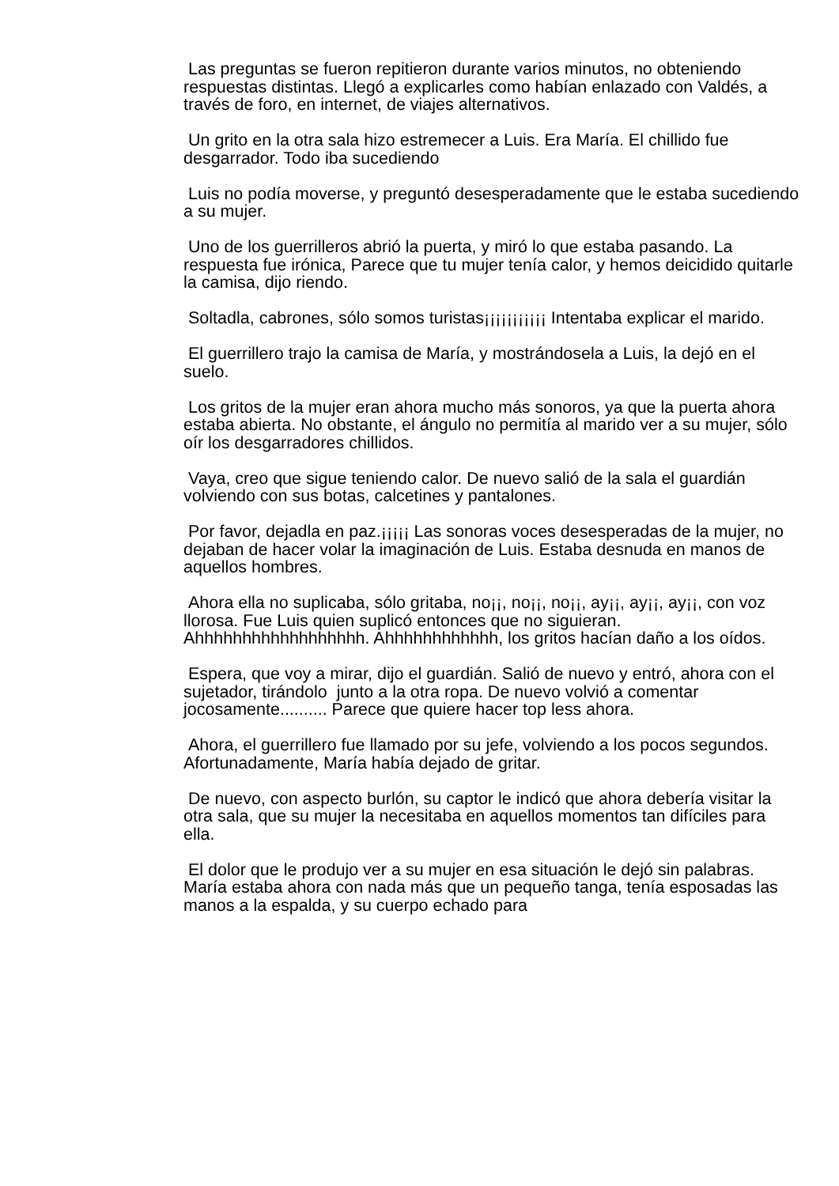Las preguntas se fueron repitieron durante varios minutos, no obteniendo respuestas distintas. Llegó a explicarles como habían enlazado con Valdés, a través de foro, en internet, de viajes alternativos.
Un grito en la otra sala hizo estremecer a Luis. Era María. El chillido fue desgarrador. Todo iba sucediendo
Luis no podía moverse, y preguntó desesperadamente que le estaba sucediendo a su mujer.
Uno de los guerrilleros abrió la puerta, y miró lo que estaba pasando. La respuesta fue irónica, Parece que tu mujer tenía calor, y hemos deicidido quitarle la camisa, dijo riendo.
Soltadla, cabrones, sólo somos turistas¡¡¡¡¡¡¡¡¡¡¡ Intentaba explicar el marido.
El guerrillero trajo la camisa de María, y mostrándosela a Luis, la dejó en el suelo.
Los gritos de la mujer eran ahora mucho más sonoros, ya que la puerta ahora estaba abierta. No obstante, el ángulo no permitía al marido ver a su mujer, sólo oír los desgarradores chillidos.
Vaya, creo que sigue teniendo calor. De nuevo salió de la sala el guardián volviendo con sus botas, calcetines y pantalones.
Por favor, dejadla en paz.¡¡¡¡¡ Las sonoras voces desesperadas de la mujer, no dejaban de hacer volar la imaginación de Luis. Estaba desnuda en manos de aquellos hombres.
Ahora ella no suplicaba, sólo gritaba, no¡¡, no¡¡, no¡¡, ay¡¡, ay¡¡, ay¡¡, con voz llorosa. Fue Luis quien suplicó entonces que no siguieran. Ahhhhhhhhhhhhhhhhhh. Ahhhhhhhhhhhh, los gritos hacían daño a los oídos.
Espera, que voy a mirar, dijo el guardián. Salió de nuevo y entró, ahora con el sujetador, tirándolo junto a la otra ropa. De nuevo volvió a comentar jocosamente.......... Parece que quiere hacer top less ahora.
Ahora, el guerrillero fue llamado por su jefe, volviendo a los pocos segundos. Afortunadamente, María había dejado de gritar.
De nuevo, con aspecto burlón, su captor le indicó que ahora debería visitar la otra sala, que su mujer la necesitaba en aquellos momentos tan difíciles para ella.
El dolor que le produjo ver a su mujer en esa situación le dejó sin palabras. María estaba ahora con nada más que un pequeño tanga, tenía esposadas las manos a la espalda, y su cuerpo echado para